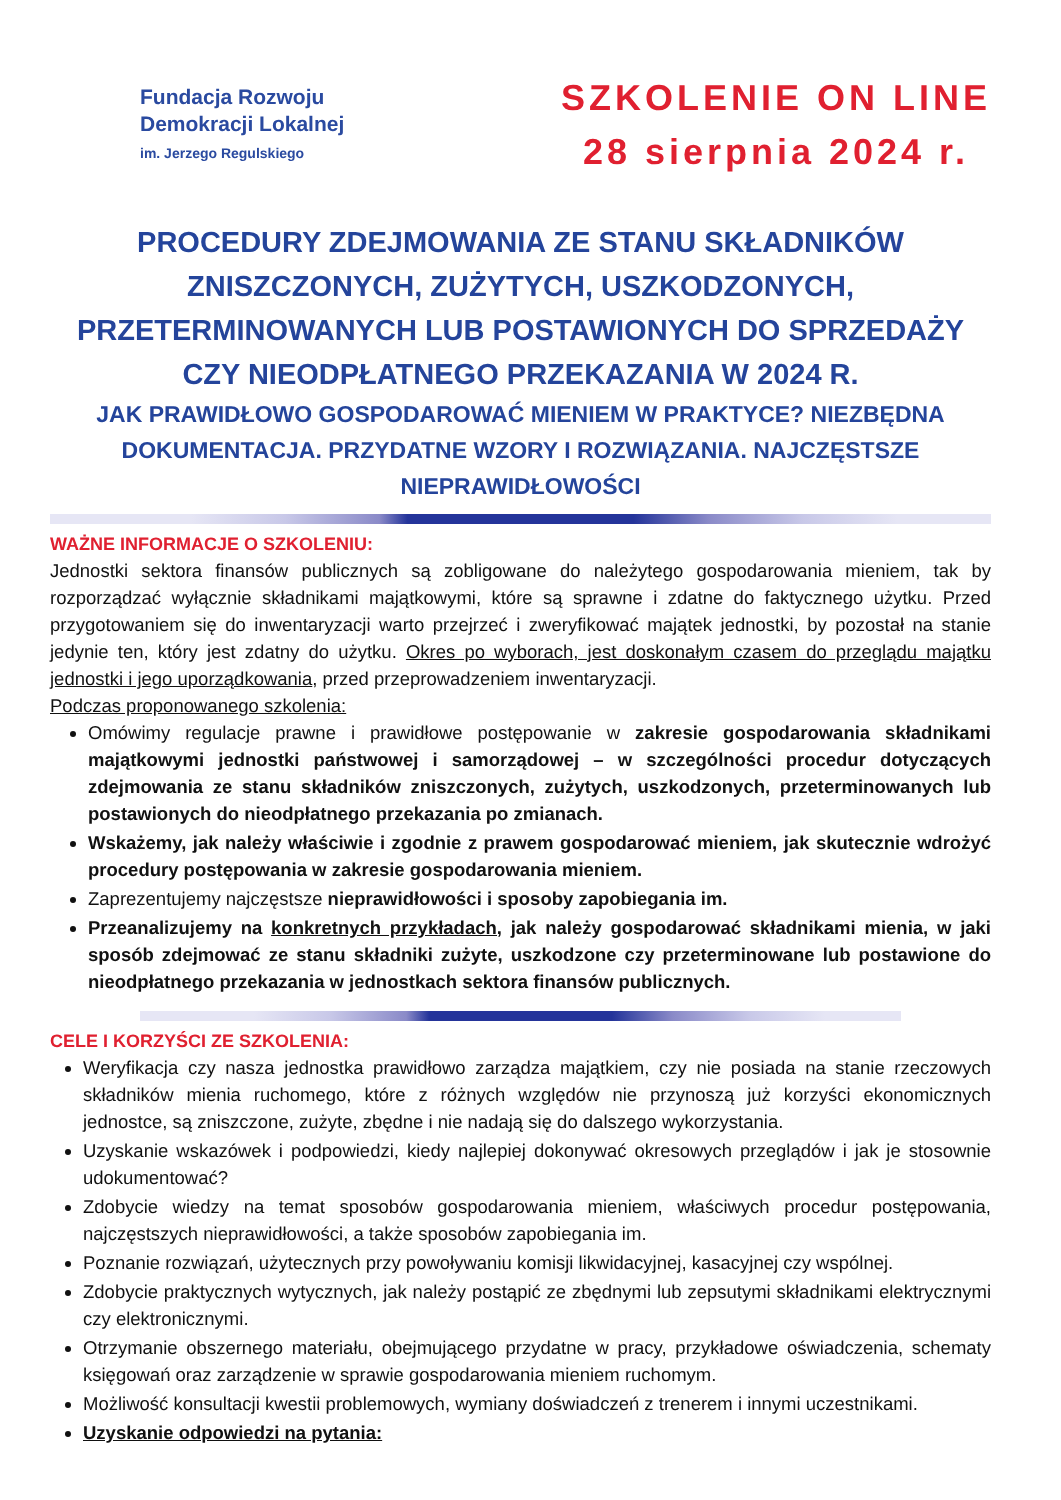Fundacja Rozwoju
Demokracji Lokalnej
im. Jerzego Regulskiego
SZKOLENIE ON LINE
28 sierpnia 2024 r.
PROCEDURY ZDEJMOWANIA ZE STANU SKŁADNIKÓW ZNISZCZONYCH, ZUŻYTYCH, USZKODZONYCH, PRZETERMINOWANYCH LUB POSTAWIONYCH DO SPRZEDAŻY CZY NIEODPŁATNEGO PRZEKAZANIA W 2024 R.
JAK PRAWIDŁOWO GOSPODAROWAĆ MIENIEM W PRAKTYCE? NIEZBĘDNA DOKUMENTACJA. PRZYDATNE WZORY I ROZWIĄZANIA. NAJCZĘSTSZE NIEPRAWIDŁOWOŚCI
WAŻNE INFORMACJE O SZKOLENIU:
Jednostki sektora finansów publicznych są zobligowane do należytego gospodarowania mieniem, tak by rozporządzać wyłącznie składnikami majątkowymi, które są sprawne i zdatne do faktycznego użytku. Przed przygotowaniem się do inwentaryzacji warto przejrzeć i zweryfikować majątek jednostki, by pozostał na stanie jedynie ten, który jest zdatny do użytku. Okres po wyborach, jest doskonałym czasem do przeglądu majątku jednostki i jego uporządkowania, przed przeprowadzeniem inwentaryzacji.
Podczas proponowanego szkolenia:
Omówimy regulacje prawne i prawidłowe postępowanie w zakresie gospodarowania składnikami majątkowymi jednostki państwowej i samorządowej – w szczególności procedur dotyczących zdejmowania ze stanu składników zniszczonych, zużytych, uszkodzonych, przeterminowanych lub postawionych do nieodpłatnego przekazania po zmianach.
Wskażemy, jak należy właściwie i zgodnie z prawem gospodarować mieniem, jak skutecznie wdrożyć procedury postępowania w zakresie gospodarowania mieniem.
Zaprezentujemy najczęstsze nieprawidłowości i sposoby zapobiegania im.
Przeanalizujemy na konkretnych przykładach, jak należy gospodarować składnikami mienia, w jaki sposób zdejmować ze stanu składniki zużyte, uszkodzone czy przeterminowane lub postawione do nieodpłatnego przekazania w jednostkach sektora finansów publicznych.
CELE I KORZYŚCI ZE SZKOLENIA:
Weryfikacja czy nasza jednostka prawidłowo zarządza majątkiem, czy nie posiada na stanie rzeczowych składników mienia ruchomego, które z różnych względów nie przynoszą już korzyści ekonomicznych jednostce, są zniszczone, zużyte, zbędne i nie nadają się do dalszego wykorzystania.
Uzyskanie wskazówek i podpowiedzi, kiedy najlepiej dokonywać okresowych przeglądów i jak je stosownie udokumentować?
Zdobycie wiedzy na temat sposobów gospodarowania mieniem, właściwych procedur postępowania, najczęstszych nieprawidłowości, a także sposobów zapobiegania im.
Poznanie rozwiązań, użytecznych przy powoływaniu komisji likwidacyjnej, kasacyjnej czy wspólnej.
Zdobycie praktycznych wytycznych, jak należy postąpić ze zbędnymi lub zepsutymi składnikami elektrycznymi czy elektronicznymi.
Otrzymanie obszernego materiału, obejmującego przydatne w pracy, przykładowe oświadczenia, schematy księgowań oraz zarządzenie w sprawie gospodarowania mieniem ruchomym.
Możliwość konsultacji kwestii problemowych, wymiany doświadczeń z trenerem i innymi uczestnikami.
Uzyskanie odpowiedzi na pytania: